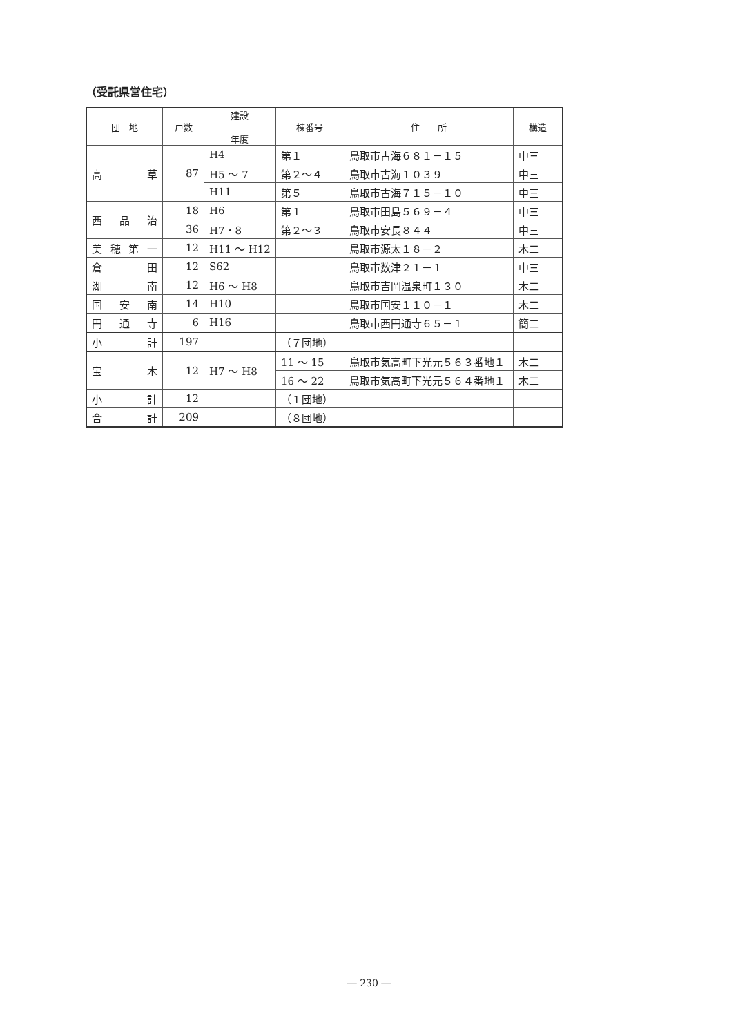（受託県営住宅）
| 団 地 | 戸数 | 建設 年度 | 棟番号 | 住 所 | 構造 |
| --- | --- | --- | --- | --- | --- |
| 高 草 | 87 | H4 | 第１ | 鳥取市古海６８１－１５ | 中三 |
| | | H5 ～ 7 | 第２～４ | 鳥取市古海１０３９ | 中三 |
| | | H11 | 第５ | 鳥取市古海７１５－１０ | 中三 |
| 西 品 治 | 18 | H6 | 第１ | 鳥取市田島５６９－４ | 中三 |
| | 36 | H7・8 | 第２～３ | 鳥取市安長８４４ | 中三 |
| 美穂第一 | 12 | H11 ～ H12 | | 鳥取市源太１８－２ | 木二 |
| 倉 田 | 12 | S62 | | 鳥取市数津２１－１ | 中三 |
| 湖 南 | 12 | H6 ～ H8 | | 鳥取市吉岡温泉町１３０ | 木二 |
| 国 安 南 | 14 | H10 | | 鳥取市国安１１０－１ | 木二 |
| 円 通 寺 | 6 | H16 | | 鳥取市西円通寺６５－１ | 簡二 |
| 小 計 | 197 | | （７団地） | | |
| 宝 木 | 12 | H7 ～ H8 | 11 ～ 15 | 鳥取市気高町下光元５６３番地１ | 木二 |
| | | | 16 ～ 22 | 鳥取市気高町下光元５６４番地１ | 木二 |
| 小 計 | 12 | | （１団地） | | |
| 合 計 | 209 | | （８団地） | | |
― 230 ―